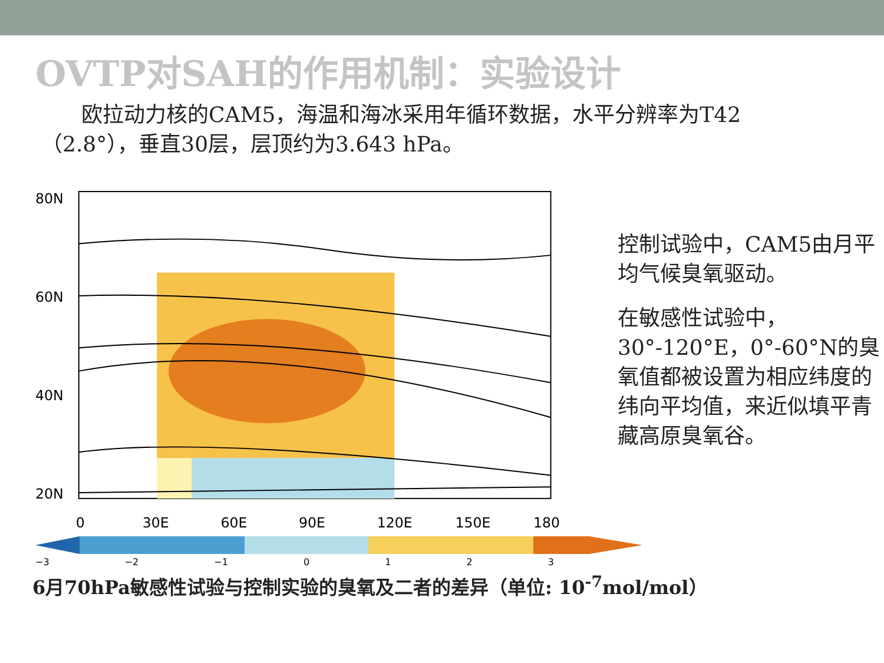OVTP对SAH的作用机制：实验设计
欧拉动力核的CAM5，海温和海冰采用年循环数据，水平分辨率为T42（2.8°），垂直30层，层顶约为3.643 hPa。
80N
60N
40N
20N
0
30E
60E
90E
120E
150E
180
控制试验中，CAM5由月平均气候臭氧驱动。
在敏感性试验中，30°-120°E，0°-60°N的臭氧值都被设置为相应纬度的纬向平均值，来近似填平青藏高原臭氧谷。
−3 −2 −1 0123
6月70hPa敏感性试验与控制实验的臭氧及二者的差异（单位: 10<sup>-7</sup>mol/mol）